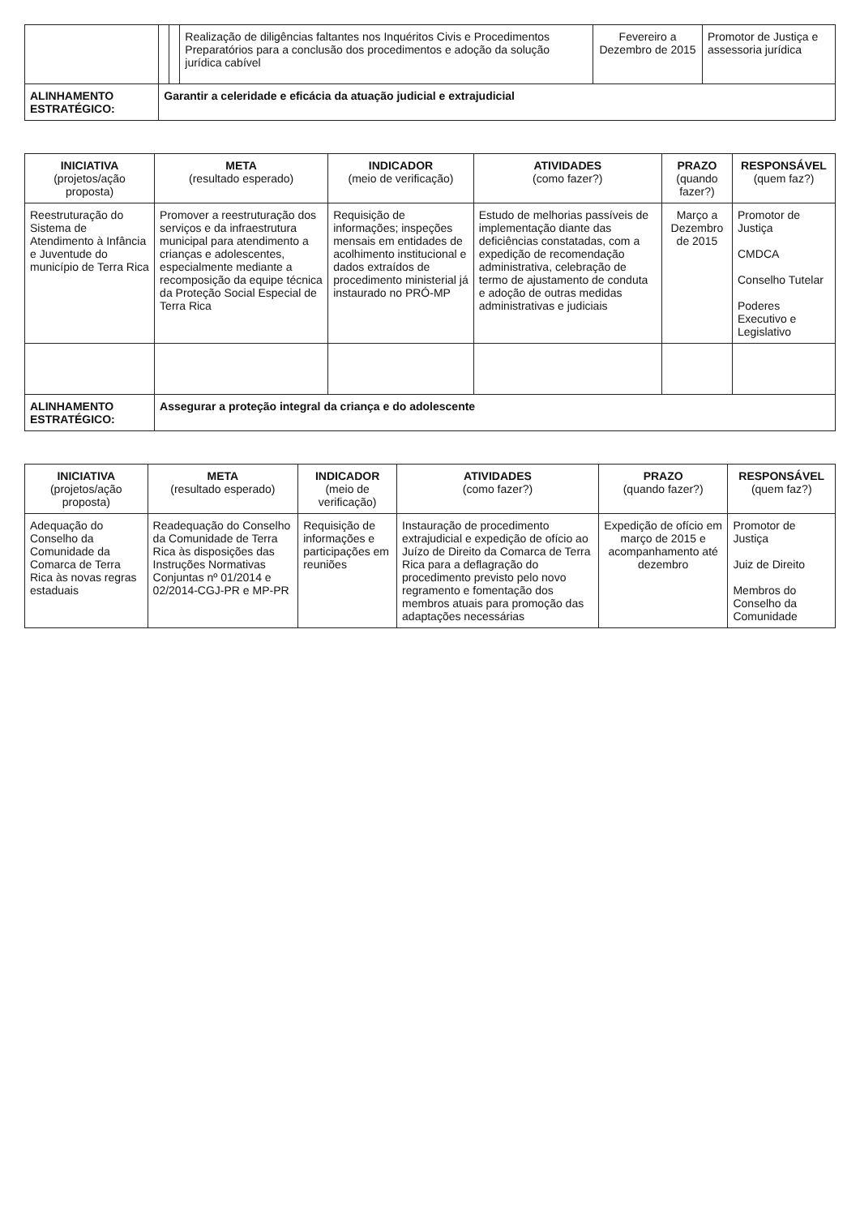| | | | Realização de diligências faltantes nos Inquéritos Civis e Procedimentos Preparatórios para a conclusão dos procedimentos e adoção da solução jurídica cabível | Fevereiro a Dezembro de 2015 | Promotor de Justiça e assessoria jurídica |
| ALINHAMENTO ESTRATÉGICO: | Garantir a celeridade e eficácia da atuação judicial e extrajudicial | | | | |
| INICIATIVA (projetos/ação proposta) | META (resultado esperado) | INDICADOR (meio de verificação) | ATIVIDADES (como fazer?) | PRAZO (quando fazer?) | RESPONSÁVEL (quem faz?) |
| --- | --- | --- | --- | --- | --- |
| Reestruturação do Sistema de Atendimento à Infância e Juventude do município de Terra Rica | Promover a reestruturação dos serviços e da infraestrutura municipal para atendimento a crianças e adolescentes, especialmente mediante a recomposição da equipe técnica da Proteção Social Especial de Terra Rica | Requisição de informações; inspeções mensais em entidades de acolhimento institucional e dados extraídos de procedimento ministerial já instaurado no PRÓ-MP | Estudo de melhorias passíveis de implementação diante das deficiências constatadas, com a expedição de recomendação administrativa, celebração de termo de ajustamento de conduta e adoção de outras medidas administrativas e judiciais | Março a Dezembro de 2015 | Promotor de Justiça CMDCA Conselho Tutelar Poderes Executivo e Legislativo |
| ALINHAMENTO ESTRATÉGICO: | Assegurar a proteção integral da criança e do adolescente | | | | |
| INICIATIVA (projetos/ação proposta) | META (resultado esperado) | INDICADOR (meio de verificação) | ATIVIDADES (como fazer?) | PRAZO (quando fazer?) | RESPONSÁVEL (quem faz?) |
| --- | --- | --- | --- | --- | --- |
| Adequação do Conselho da Comunidade da Comarca de Terra Rica às novas regras estaduais | Readequação do Conselho da Comunidade de Terra Rica às disposições das Instruções Normativas Conjuntas nº 01/2014 e 02/2014-CGJ-PR e MP-PR | Requisição de informações e participações em reuniões | Instauração de procedimento extrajudicial e expedição de ofício ao Juízo de Direito da Comarca de Terra Rica para a deflagração do procedimento previsto pelo novo regramento e fomentação dos membros atuais para promoção das adaptações necessárias | Expedição de ofício em março de 2015 e acompanhamento até dezembro | Promotor de Justiça Juiz de Direito Membros do Conselho da Comunidade |